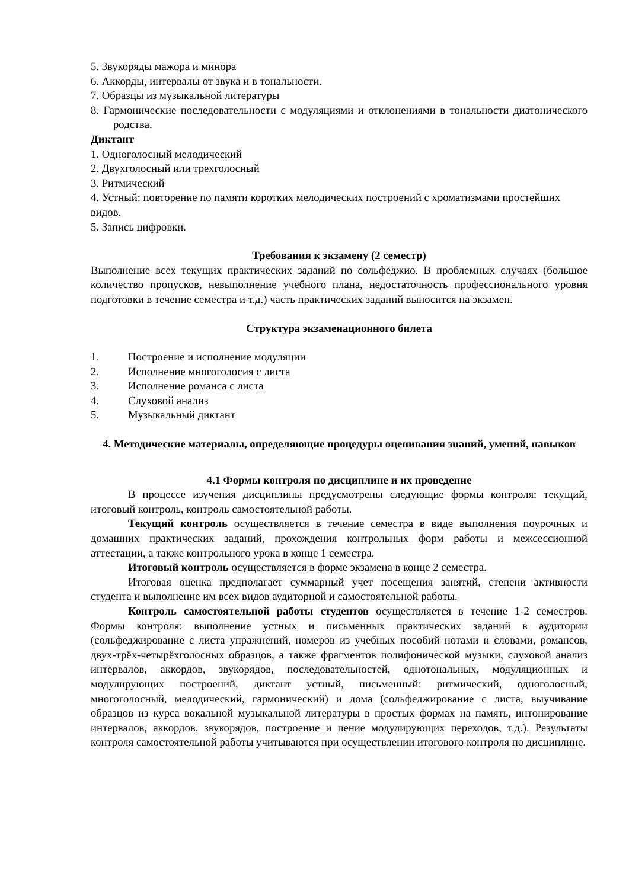5. Звукоряды мажора и минора
6. Аккорды, интервалы от звука и в тональности.
7. Образцы из музыкальной литературы
8. Гармонические последовательности с модуляциями и отклонениями в тональности диатонического родства.
Диктант
1. Одноголосный мелодический
2. Двухголосный или трехголосный
3. Ритмический
4. Устный: повторение по памяти коротких мелодических построений с хроматизмами простейших видов.
5. Запись цифровки.
Требования к экзамену (2 семестр)
Выполнение всех текущих практических заданий по сольфеджио. В проблемных случаях (большое количество пропусков, невыполнение учебного плана, недостаточность профессионального уровня подготовки в течение семестра и т.д.) часть практических заданий выносится на экзамен.
Структура экзаменационного билета
1. Построение и исполнение модуляции
2. Исполнение многоголосия с листа
3. Исполнение романса с листа
4. Слуховой анализ
5. Музыкальный диктант
4. Методические материалы, определяющие процедуры оценивания знаний, умений, навыков
4.1 Формы контроля по дисциплине и их проведение
В процессе изучения дисциплины предусмотрены следующие формы контроля: текущий, итоговый контроль, контроль самостоятельной работы.
Текущий контроль осуществляется в течение семестра в виде выполнения поурочных и домашних практических заданий, прохождения контрольных форм работы и межсессионной аттестации, а также контрольного урока в конце 1 семестра.
Итоговый контроль осуществляется в форме экзамена в конце 2 семестра.
Итоговая оценка предполагает суммарный учет посещения занятий, степени активности студента и выполнение им всех видов аудиторной и самостоятельной работы.
Контроль самостоятельной работы студентов осуществляется в течение 1-2 семестров. Формы контроля: выполнение устных и письменных практических заданий в аудитории (сольфеджирование с листа упражнений, номеров из учебных пособий нотами и словами, романсов, двух-трёх-четырёхголосных образцов, а также фрагментов полифонической музыки, слуховой анализ интервалов, аккордов, звукорядов, последовательностей, однотональных, модуляционных и модулирующих построений, диктант устный, письменный: ритмический, одноголосный, многоголосный, мелодический, гармонический) и дома (сольфеджирование с листа, выучивание образцов из курса вокальной музыкальной литературы в простых формах на память, интонирование интервалов, аккордов, звукорядов, построение и пение модулирующих переходов, т.д.). Результаты контроля самостоятельной работы учитываются при осуществлении итогового контроля по дисциплине.